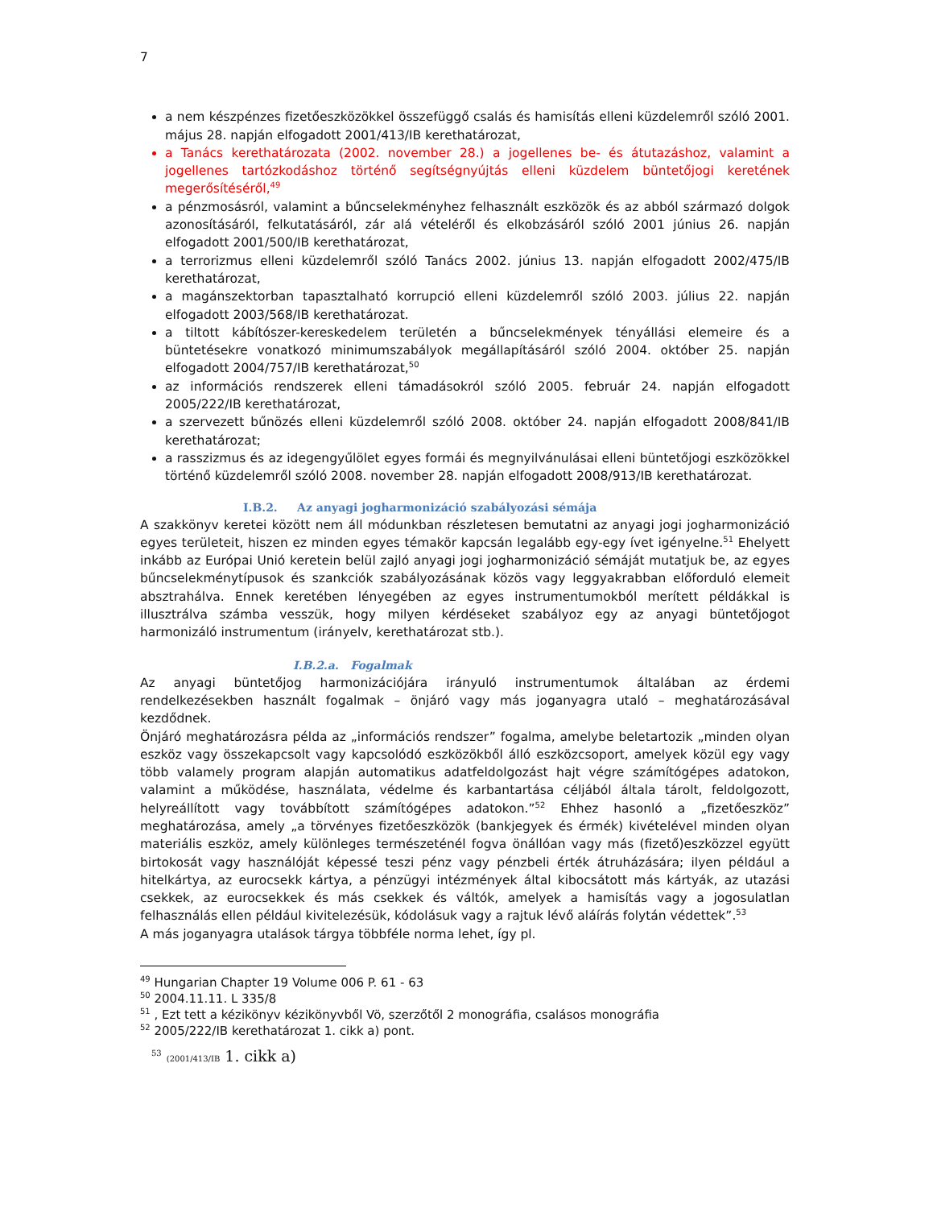7
a nem készpénzes fizetőeszközökkel összefüggő csalás és hamisítás elleni küzdelemről szóló 2001. május 28. napján elfogadott 2001/413/IB kerethatározat,
a Tanács kerethatározata (2002. november 28.) a jogellenes be- és átutazáshoz, valamint a jogellenes tartózkodáshoz történő segítségnyújtás elleni küzdelem büntetőjogi keretének megerősítéséről,<sup>49</sup>
a pénzmosásról, valamint a bűncselekményhez felhasznált eszközök és az abból származó dolgok azonosításáról, felkutatásáról, zár alá vételéről és elkobzásáról szóló 2001 június 26. napján elfogadott 2001/500/IB kerethatározat,
a terrorizmus elleni küzdelemről szóló Tanács 2002. június 13. napján elfogadott 2002/475/IB kerethatározat,
a magánszektorban tapasztalható korrupció elleni küzdelemről szóló 2003. július 22. napján elfogadott 2003/568/IB kerethatározat.
a tiltott kábítószer-kereskedelem területén a bűncselekmények tényállási elemeire és a büntetésekre vonatkozó minimumszabályok megállapításáról szóló 2004. október 25. napján elfogadott 2004/757/IB kerethatározat,<sup>50</sup>
az információs rendszerek elleni támadásokról szóló 2005. február 24. napján elfogadott 2005/222/IB kerethatározat,
a szervezett bűnözés elleni küzdelemről szóló 2008. október 24. napján elfogadott 2008/841/IB kerethatározat;
a rasszizmus és az idegengyűlölet egyes formái és megnyilvánulásai elleni büntetőjogi eszközökkel történő küzdelemről szóló 2008. november 28. napján elfogadott 2008/913/IB kerethatározat.
I.B.2. Az anyagi jogharmonizáció szabályozási sémája
A szakkönyv keretei között nem áll módunkban részletesen bemutatni az anyagi jogi jogharmonizáció egyes területeit, hiszen ez minden egyes témakör kapcsán legalább egy-egy ívet igényelne.<sup>51</sup> Ehelyett inkább az Európai Unió keretein belül zajló anyagi jogi jogharmonizáció sémáját mutatjuk be, az egyes bűncselekménytípusok és szankciók szabályozásának közös vagy leggyakrabban előforduló elemeit absztrahálva. Ennek keretében lényegében az egyes instrumentumokból merített példákkal is illusztrálva számba vesszük, hogy milyen kérdéseket szabályoz egy az anyagi büntetőjogot harmonizáló instrumentum (irányelv, kerethatározat stb.).
I.B.2.a. Fogalmak
Az anyagi büntetőjog harmonizációjára irányuló instrumentumok általában az érdemi rendelkezésekben használt fogalmak – önjáró vagy más joganyagra utaló – meghatározásával kezdődnek.
Önjáró meghatározásra példa az „információs rendszer” fogalma, amelybe beletartozik „minden olyan eszköz vagy összekapcsolt vagy kapcsolódó eszközökből álló eszközcsoport, amelyek közül egy vagy több valamely program alapján automatikus adatfeldolgozást hajt végre számítógépes adatokon, valamint a működése, használata, védelme és karbantartása céljából általa tárolt, feldolgozott, helyreállított vagy továbbított számítógépes adatokon.”<sup>52</sup> Ehhez hasonló a „fizetőeszköz” meghatározása, amely „a törvényes fizetőeszközök (bankjegyek és érmék) kivételével minden olyan materiális eszköz, amely különleges természeténél fogva önállóan vagy más (fizető)eszközzel együtt birtokosát vagy használóját képessé teszi pénz vagy pénzbeli érték átruházására; ilyen például a hitelkártya, az eurocsekk kártya, a pénzügyi intézmények által kibocsátott más kártyák, az utazási csekkek, az eurocsekkek és más csekkek és váltók, amelyek a hamisítás vagy a jogosulatlan felhasználás ellen például kivitelezésük, kódolásuk vagy a rajtuk lévő aláírás folytán védettek”.<sup>53</sup>
A más joganyagra utalások tárgya többféle norma lehet, így pl.
<sup>49</sup> Hungarian Chapter 19 Volume 006 P. 61 - 63
<sup>50</sup> 2004.11.11. L 335/8
<sup>51</sup> , Ezt tett a kézikönyv kézikönyvből Vö, szerzőtől 2 monográfia, csalásos monográfia
<sup>52</sup> 2005/222/IB kerethatározat 1. cikk a) pont.
<sup>53</sup> (2001/413/IB 1. cikk a)